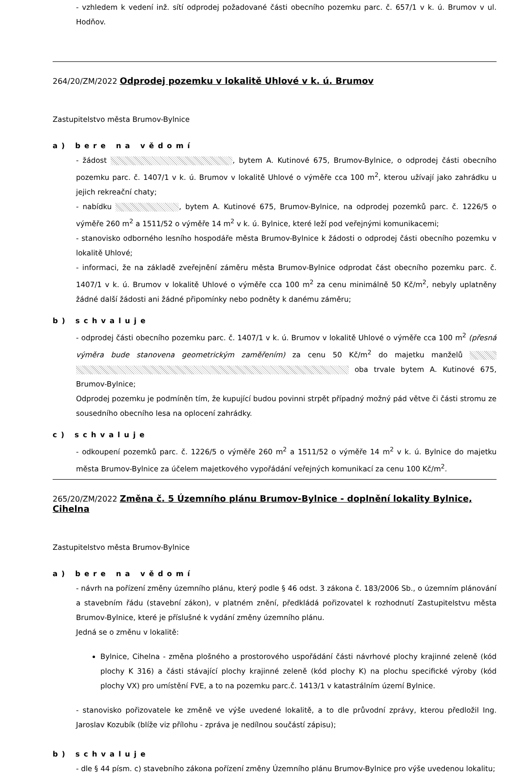- vzhledem k vedení inž. sítí odprodej požadované části obecního pozemku parc. č. 657/1 v k. ú. Brumov v ul. Hodňov.
264/20/ZM/2022 Odprodej pozemku v lokalitě Uhlové v k. ú. Brumov
Zastupitelstvo města Brumov-Bylnice
a) bere na vědomí
- žádost , bytem A. Kutinové 675, Brumov-Bylnice, o odprodej části obecního pozemku parc. č. 1407/1 v k. ú. Brumov v lokalitě Uhlové o výměře cca 100 m<sup>2</sup>, kterou užívají jako zahrádku u jejich rekreační chaty;
- nabídku , bytem A. Kutinové 675, Brumov-Bylnice, na odprodej pozemků parc. č. 1226/5 o výměře 260 m<sup>2</sup> a 1511/52 o výměře 14 m<sup>2</sup> v k. ú. Bylnice, které leží pod veřejnými komunikacemi;
- stanovisko odborného lesního hospodáře města Brumov-Bylnice k žádosti o odprodej části obecního pozemku v lokalitě Uhlové;
- informaci, že na základě zveřejnění záměru města Brumov-Bylnice odprodat část obecního pozemku parc. č. 1407/1 v k. ú. Brumov v lokalitě Uhlové o výměře cca 100 m<sup>2</sup> za cenu minimálně 50 Kč/m<sup>2</sup>, nebyly uplatněny žádné další žádosti ani žádné připomínky nebo podněty k danému záměru;
b) schvaluje
- odprodej části obecního pozemku parc. č. 1407/1 v k. ú. Brumov v lokalitě Uhlové o výměře cca 100 m<sup>2</sup> (přesná výměra bude stanovena geometrickým zaměřením) za cenu 50 Kč/m<sup>2</sup> do majetku manželů oba trvale bytem A. Kutinové 675, Brumov-Bylnice;
Odprodej pozemku je podmíněn tím, že kupující budou povinni strpět případný možný pád větve či části stromu ze sousedního obecního lesa na oplocení zahrádky.
c) schvaluje
- odkoupení pozemků parc. č. 1226/5 o výměře 260 m<sup>2</sup> a 1511/52 o výměře 14 m<sup>2</sup> v k. ú. Bylnice do majetku města Brumov-Bylnice za účelem majetkového vypořádání veřejných komunikací za cenu 100 Kč/m<sup>2</sup>.
265/20/ZM/2022 Změna č. 5 Územního plánu Brumov-Bylnice - doplnění lokality Bylnice, Cihelna
Zastupitelstvo města Brumov-Bylnice
a) bere na vědomí
- návrh na pořízení změny územního plánu, který podle § 46 odst. 3 zákona č. 183/2006 Sb., o územním plánování a stavebním řádu (stavební zákon), v platném znění, předkládá pořizovatel k rozhodnutí Zastupitelstvu města Brumov-Bylnice, které je příslušné k vydání změny územního plánu.
Jedná se o změnu v lokalitě:
Bylnice, Cihelna - změna plošného a prostorového uspořádání části návrhové plochy krajinné zeleně (kód plochy K 316) a části stávající plochy krajinné zeleně (kód plochy K) na plochu specifické výroby (kód plochy VX) pro umístění FVE, a to na pozemku parc.č. 1413/1 v katastrálním území Bylnice.
- stanovisko pořizovatele ke změně ve výše uvedené lokalitě, a to dle průvodní zprávy, kterou předložil Ing. Jaroslav Kozubík (blíže viz přílohu - zpráva je nedílnou součástí zápisu);
b) schvaluje
- dle § 44 písm. c) stavebního zákona pořízení změny Územního plánu Brumov-Bylnice pro výše uvedenou lokalitu;